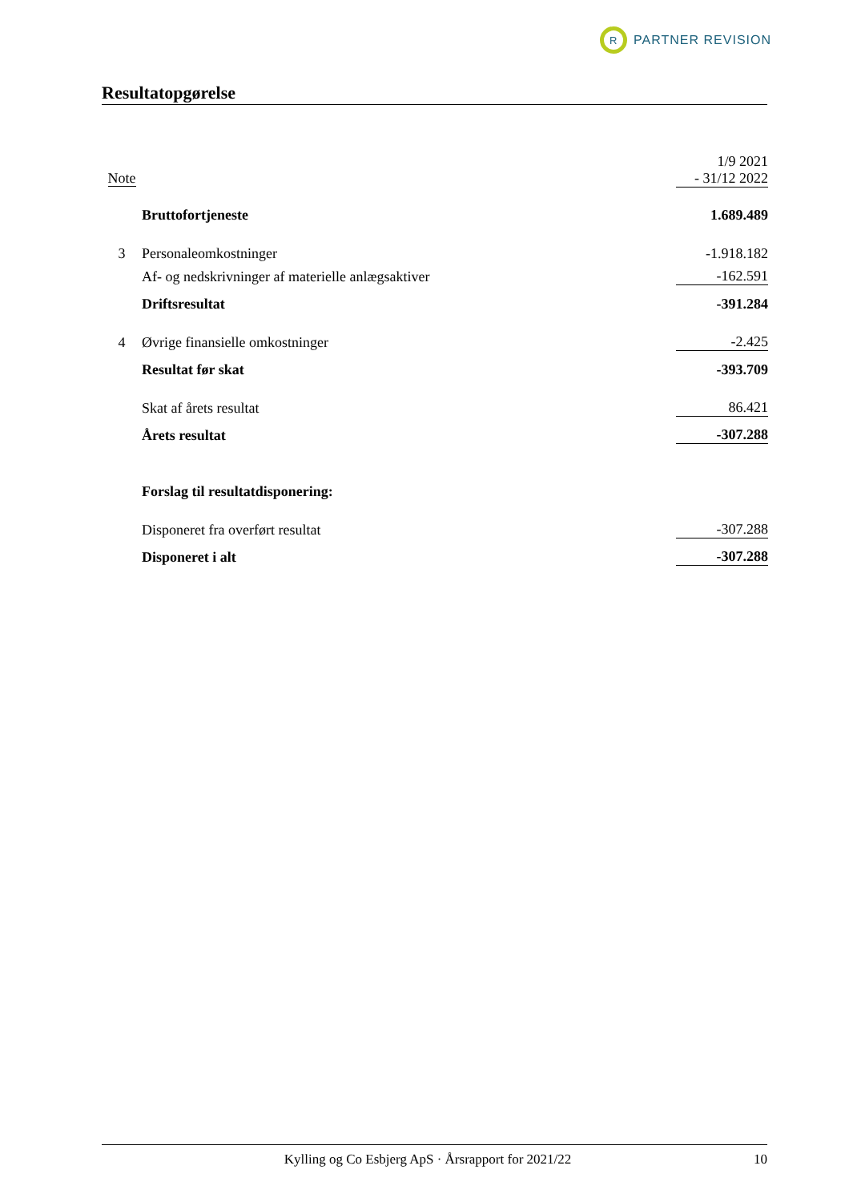R
PARTNER REVISION
Resultatopgørelse
| Note | | 1/9 2021 - 31/12 2022 |
| | Bruttofortjeneste | 1.689.489 |
| 3 | Personaleomkostninger | -1.918.182 |
| | Af- og nedskrivninger af materielle anlægsaktiver | -162.591 |
| | Driftsresultat | -391.284 |
| 4 | Øvrige finansielle omkostninger | -2.425 |
| | Resultat før skat | -393.709 |
| | Skat af årets resultat | 86.421 |
| | Årets resultat | -307.288 |
| | Forslag til resultatdisponering: | |
| | Disponeret fra overført resultat | -307.288 |
| | Disponeret i alt | -307.288 |
Kylling og Co Esbjerg ApS · Årsrapport for 2021/22 10